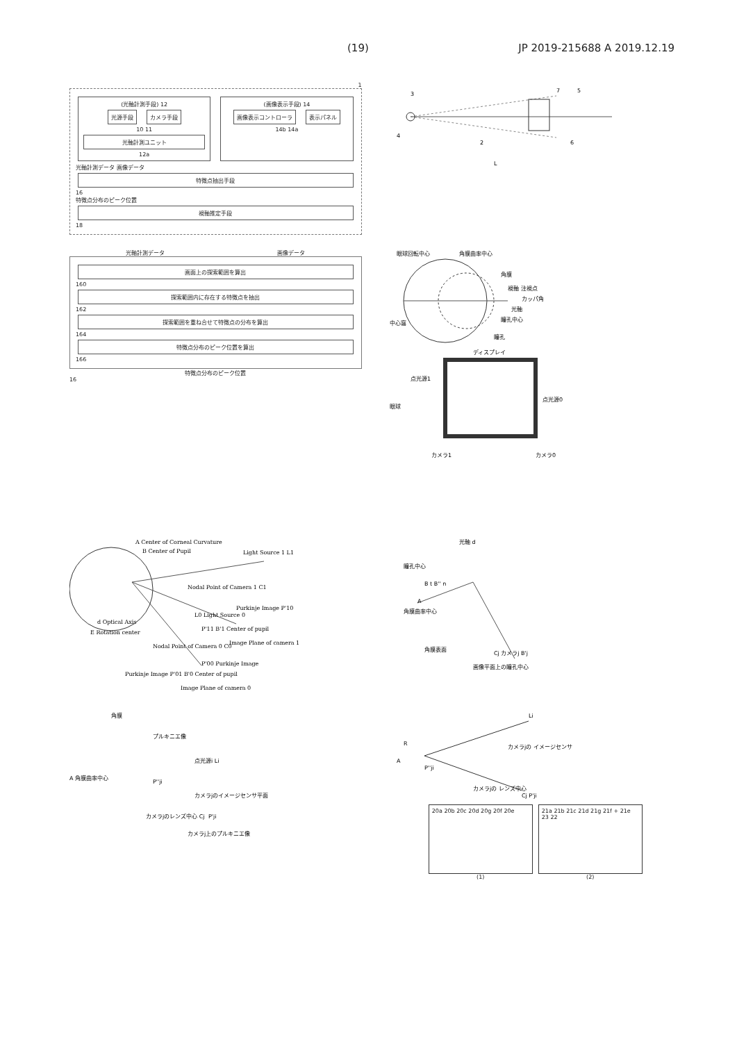(19) JP 2019-215688 A 2019.12.19
1
(光軸計測手段) 12
光源手段 カメラ手段
10 11
光軸計測ユニット
12a
(画像表示手段) 14
画像表示コントローラ 表示パネル
14b 14a
光軸計測データ 画像データ
特徴点抽出手段
16
特徴点分布のピーク位置
視軸推定手段
18
3
4
2
7
5
6
L
光軸計測データ 画像データ
画面上の探索範囲を算出
160
探索範囲内に存在する特徴点を抽出
162
探索範囲を重ね合せて特徴点の分布を算出
164
特徴点分布のピーク位置を算出
166
特徴点分布のピーク位置
16
眼球回転中心
角膜曲率中心
角膜
視軸 注視点
カッパ角
光軸
瞳孔中心
中心窩
瞳孔
ディスプレイ
点光源1
点光源0
眼球
カメラ1
カメラ0
A Center of Corneal Curvature
B Center of Pupil
Light Source 1 L1
Nodal Point of Camera 1 C1
Purkinje Image P'10
P'11 B'1 Center of pupil
L0 Light Source 0
d Optical Axis
E Rotation center
Image Plane of camera 1
Nodal Point of Camera 0 C0
P'00 Purkinje Image
Purkinje Image P'01 B'0 Center of pupil
Image Plane of camera 0
光軸 d
瞳孔中心
B t B'' n
A
角膜曲率中心
角膜表面
Cj カメラj B'j
画像平面上の瞳孔中心
角膜
プルキニエ像
点光源i Li
A 角膜曲率中心
P''ji
カメラjのイメージセンサ平面
カメラjのレンズ中心 Cj
P'ji
カメラj上のプルキニエ像
Li
R
A
P''ji
カメラjの イメージセンサ
カメラjの レンズ中心
Cj P'ji
20a 20b 20c 20d 20g 20f 20e
(1)
21a 21b 21c 21d 21g 21f + 21e 23 22
(2)